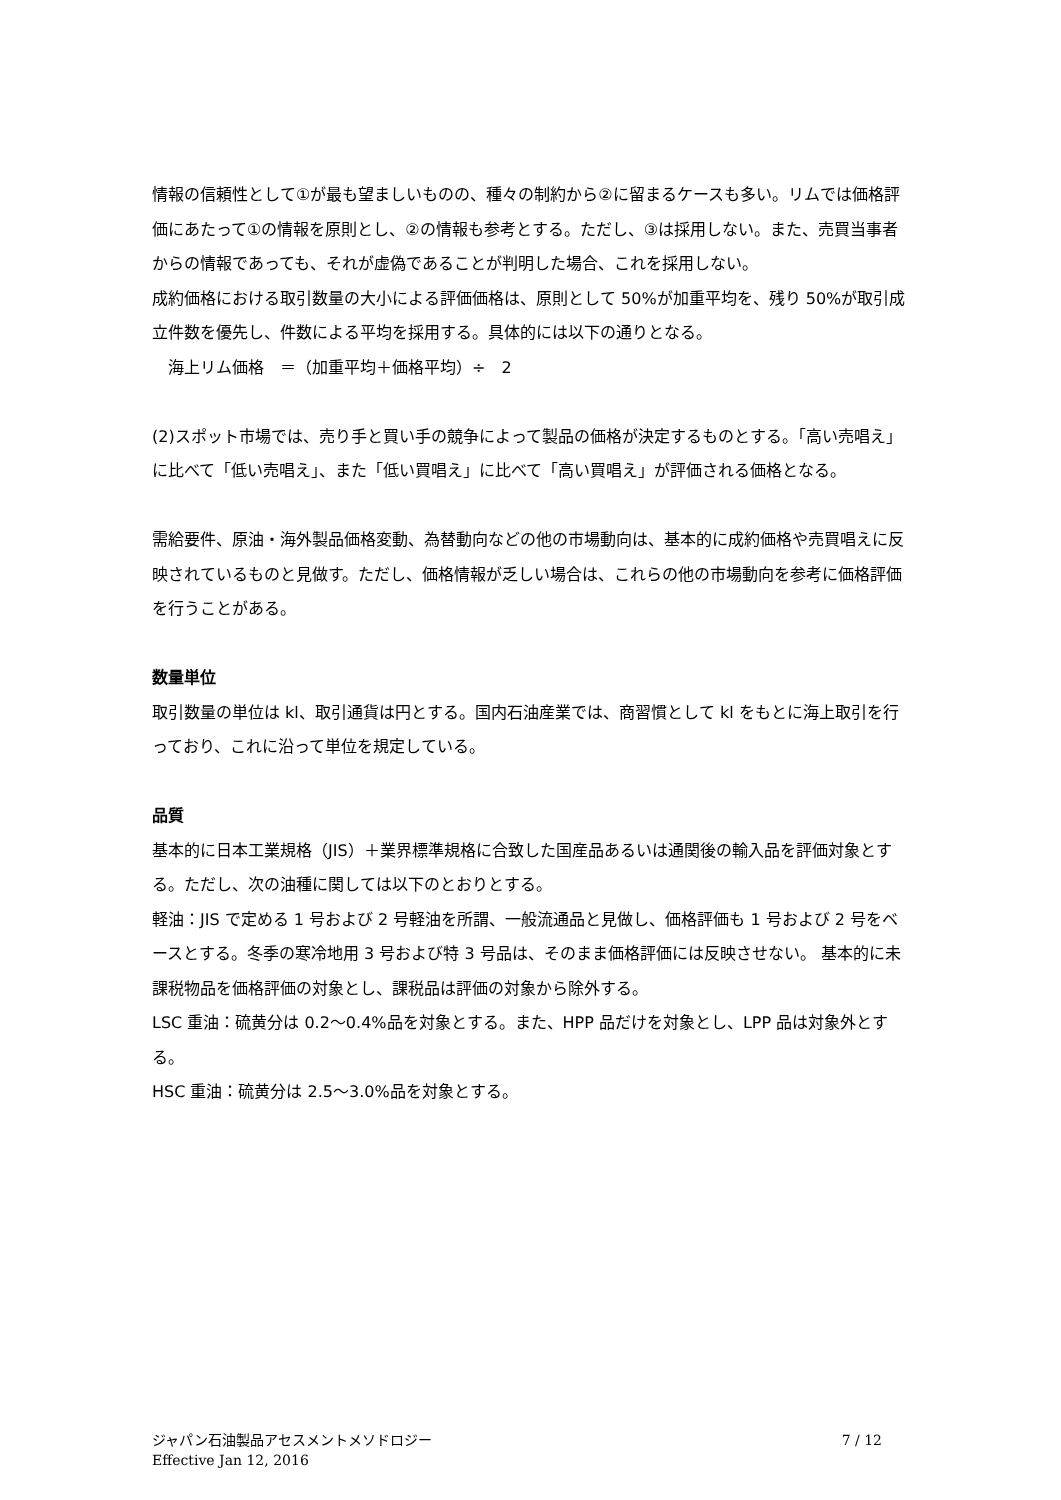情報の信頼性として①が最も望ましいものの、種々の制約から②に留まるケースも多い。リムでは価格評価にあたって①の情報を原則とし、②の情報も参考とする。ただし、③は採用しない。また、売買当事者からの情報であっても、それが虚偽であることが判明した場合、これを採用しない。
成約価格における取引数量の大小による評価価格は、原則として 50%が加重平均を、残り 50%が取引成立件数を優先し、件数による平均を採用する。具体的には以下の通りとなる。
　海上リム価格　＝（加重平均＋価格平均）÷　2
(2)スポット市場では、売り手と買い手の競争によって製品の価格が決定するものとする。「高い売唱え」に比べて「低い売唱え」、また「低い買唱え」に比べて「高い買唱え」が評価される価格となる。
需給要件、原油・海外製品価格変動、為替動向などの他の市場動向は、基本的に成約価格や売買唱えに反映されているものと見做す。ただし、価格情報が乏しい場合は、これらの他の市場動向を参考に価格評価を行うことがある。
数量単位
取引数量の単位は kl、取引通貨は円とする。国内石油産業では、商習慣として kl をもとに海上取引を行っており、これに沿って単位を規定している。
品質
基本的に日本工業規格（JIS）＋業界標準規格に合致した国産品あるいは通関後の輸入品を評価対象とする。ただし、次の油種に関しては以下のとおりとする。
軽油：JIS で定める 1 号および 2 号軽油を所謂、一般流通品と見做し、価格評価も 1 号および 2 号をベースとする。冬季の寒冷地用 3 号および特 3 号品は、そのまま価格評価には反映させない。 基本的に未課税物品を価格評価の対象とし、課税品は評価の対象から除外する。
LSC 重油：硫黄分は 0.2～0.4%品を対象とする。また、HPP 品だけを対象とし、LPP 品は対象外とする。
HSC 重油：硫黄分は 2.5～3.0%品を対象とする。
ジャパン石油製品アセスメントメソドロジー
Effective Jan 12, 2016
7 / 12